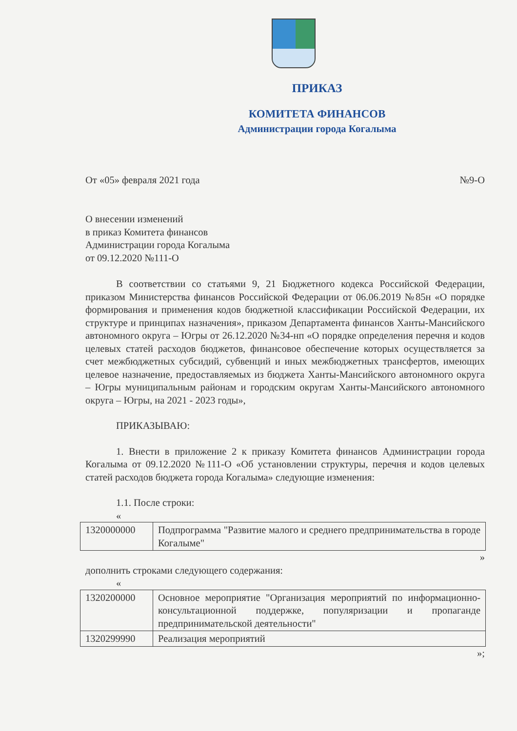ПРИКАЗ
КОМИТЕТА ФИНАНСОВ
Администрации города Когалыма
От «05» февраля 2021 года №9-О
О внесении изменений
в приказ Комитета финансов
Администрации города Когалыма
от 09.12.2020 №111-О
В соответствии со статьями 9, 21 Бюджетного кодекса Российской Федерации, приказом Министерства финансов Российской Федерации от 06.06.2019 №85н «О порядке формирования и применения кодов бюджетной классификации Российской Федерации, их структуре и принципах назначения», приказом Департамента финансов Ханты-Мансийского автономного округа – Югры от 26.12.2020 №34-нп «О порядке определения перечня и кодов целевых статей расходов бюджетов, финансовое обеспечение которых осуществляется за счет межбюджетных субсидий, субвенций и иных межбюджетных трансфертов, имеющих целевое назначение, предоставляемых из бюджета Ханты-Мансийского автономного округа – Югры муниципальным районам и городским округам Ханты-Мансийского автономного округа – Югры, на 2021 - 2023 годы»,
ПРИКАЗЫВАЮ:
1. Внести в приложение 2 к приказу Комитета финансов Администрации города Когалыма от 09.12.2020 №111-О «Об установлении структуры, перечня и кодов целевых статей расходов бюджета города Когалыма» следующие изменения:
1.1. После строки:
«
| 1320000000 | Подпрограмма "Развитие малого и среднего предпринимательства в городе Когалыме" |
»
дополнить строками следующего содержания:
«
| 1320200000 | Основное мероприятие "Организация мероприятий по информационно-консультационной поддержке, популяризации и пропаганде предпринимательской деятельности" |
| 1320299990 | Реализация мероприятий |
»;